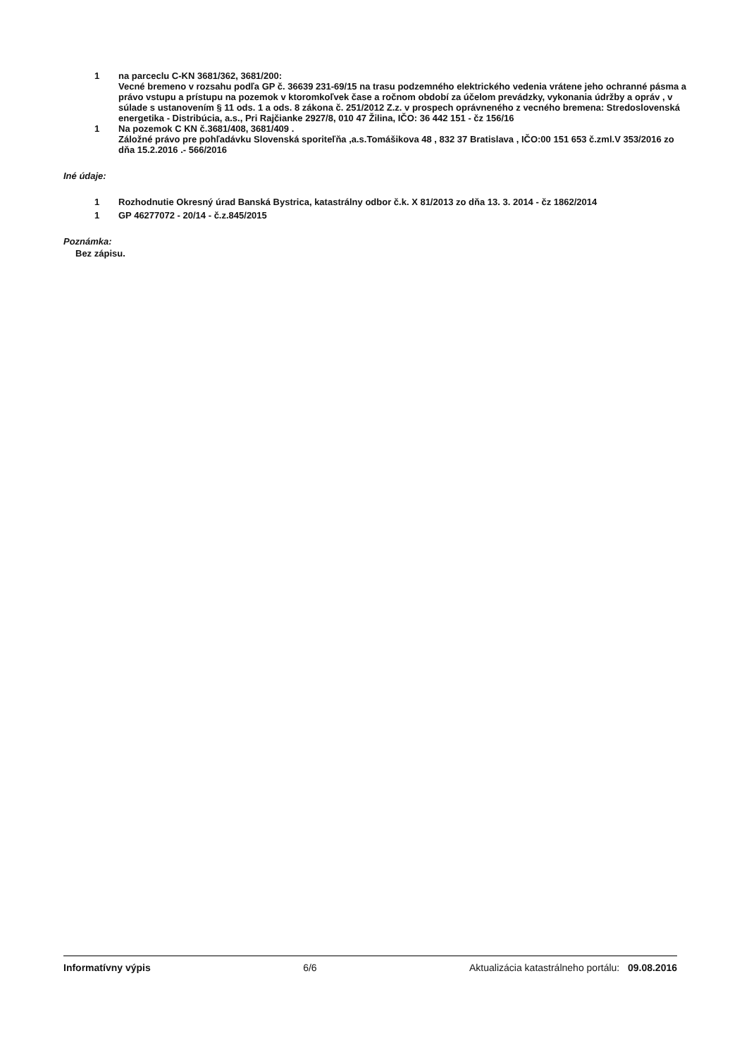1 na parceclu C-KN 3681/362, 3681/200:
Vecné bremeno v rozsahu podľa GP č. 36639 231-69/15 na trasu podzemného elektrického vedenia vrátene jeho ochranné pásma a právo vstupu a prístupu na pozemok v ktoromkoľvek čase a ročnom období za účelom prevádzky, vykonania údržby a opráv , v súlade s ustanovením § 11 ods. 1 a ods. 8 zákona č. 251/2012 Z.z. v prospech oprávneného z vecného bremena: Stredoslovenská energetika - Distribúcia, a.s., Pri Rajčianke 2927/8, 010 47 Žilina, IČO: 36 442 151 - čz 156/16
1 Na pozemok C KN č.3681/408, 3681/409 .
Záložné právo pre pohľadávku Slovenská sporiteľňa ,a.s.Tomášikova 48 , 832 37 Bratislava , IČO:00 151 653 č.zml.V 353/2016 zo dňa 15.2.2016 .- 566/2016
Iné údaje:
1 Rozhodnutie Okresný úrad Banská Bystrica, katastrálny odbor č.k. X 81/2013 zo dňa 13. 3. 2014 - čz 1862/2014
1 GP 46277072 - 20/14 - č.z.845/2015
Poznámka:
Bez zápisu.
Informatívny výpis 6/6 Aktualizácia katastrálneho portálu: 09.08.2016